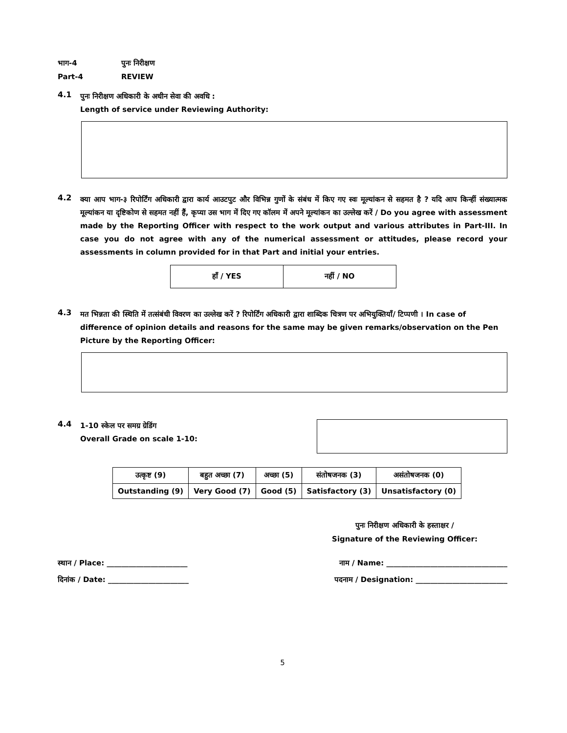भाग-4 पुनः निरीक्षण
Part-4 REVIEW
4.1
पुनः निरीक्षण अधिकारी के अधीन सेवा की अवधि :
Length of service under Reviewing Authority:
4.2
क्या आप भाग-३ रिपोर्टिंग अधिकारी द्वारा कार्य आउटपुट और विभिन्न गुणों के संबंध में किए गए स्वः मूल्यांकन से सहमत है ? यदि आप किन्हीं संख्यात्मक मूल्यांकन या दृष्टिकोण से सहमत नहीं हैं, कृप्या उस भाग में दिए गए कॉलम में अपने मूल्यांकन का उल्लेख करें / Do you agree with assessment made by the Reporting Officer with respect to the work output and various attributes in Part-III. In case you do not agree with any of the numerical assessment or attitudes, please record your assessments in column provided for in that Part and initial your entries.
| हाँ / YES | नहीं / NO |
4.3
मत भिन्नता की स्थिति में तत्संबंधी विवरण का उल्लेख करें ? रिपोर्टिंग अधिकारी द्वारा शाब्दिक चित्रण पर अभियुक्तियाँ/ टिप्पणी । In case of difference of opinion details and reasons for the same may be given remarks/observation on the Pen Picture by the Reporting Officer:
4.4
1-10 स्केल पर समग्र ग्रेडिंग
Overall Grade on scale 1-10:
| उत्कृष्ट (9) | बहुत अच्छा (7) | अच्छा (5) | संतोषजनक (3) | असंतोषजनक (0) |
| Outstanding (9) | Very Good (7) | Good (5) | Satisfactory (3) | Unsatisfactory (0) |
पुनः निरीक्षण अधिकारी के हस्ताक्षर /
Signature of the Reviewing Officer:
स्थान / Place: ______________________ नाम / Name: _________________________________
दिनांक / Date: ______________________ पदनाम / Designation: _________________________
5